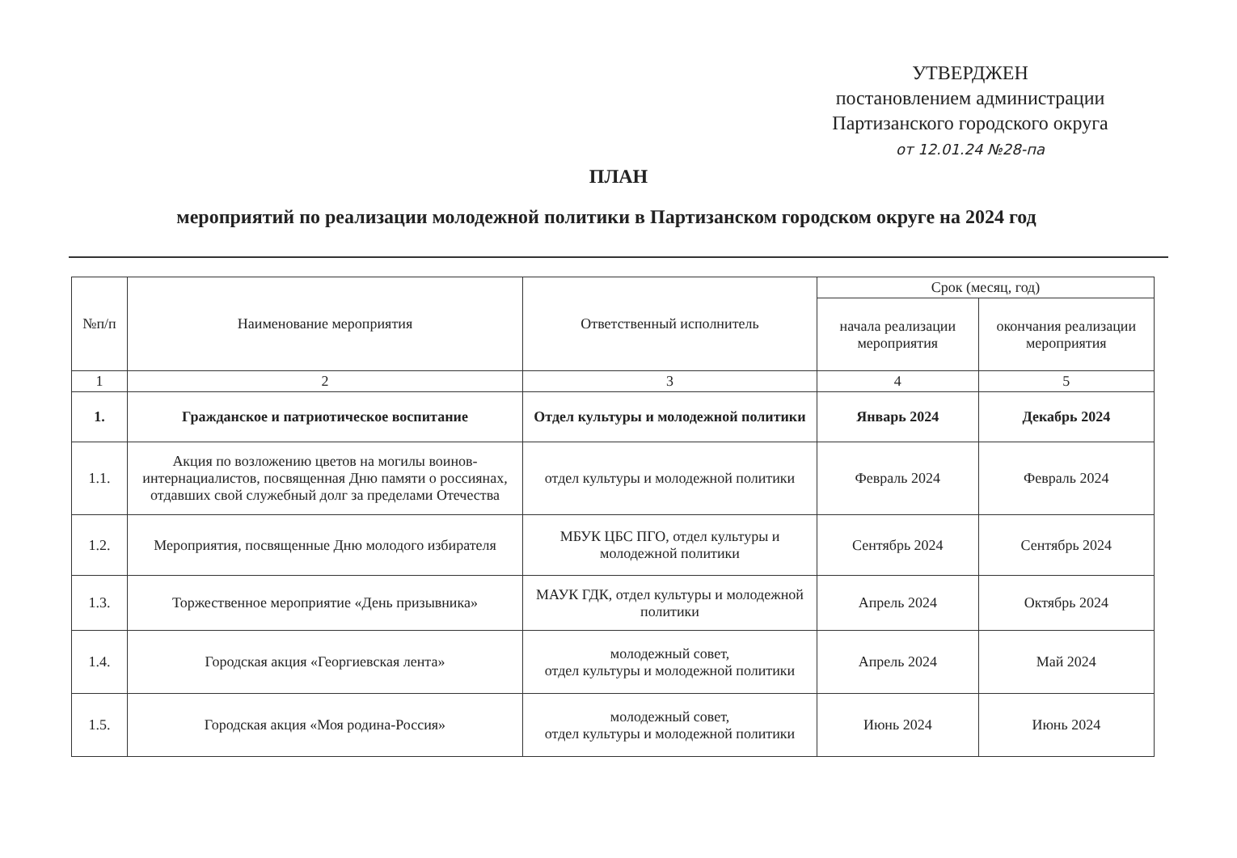УТВЕРДЖЕН
постановлением администрации
Партизанского городского округа
от 12.01.24 №28-па
ПЛАН
мероприятий по реализации молодежной политики в Партизанском городском округе на 2024 год
| №п/п | Наименование мероприятия | Ответственный исполнитель | Срок (месяц, год) | |
| --- | --- | --- | --- | --- |
| | | | начала реализации мероприятия | окончания реализации мероприятия |
| 1 | 2 | 3 | 4 | 5 |
| 1. | Гражданское и патриотическое воспитание | Отдел культуры и молодежной политики | Январь 2024 | Декабрь 2024 |
| 1.1. | Акция по возложению цветов на могилы воинов-интернациалистов, посвященная Дню памяти о россиянах, отдавших свой служебный долг за пределами Отечества | отдел культуры и молодежной политики | Февраль 2024 | Февраль 2024 |
| 1.2. | Мероприятия, посвященные Дню молодого избирателя | МБУК ЦБС ПГО, отдел культуры и молодежной политики | Сентябрь 2024 | Сентябрь 2024 |
| 1.3. | Торжественное мероприятие «День призывника» | МАУК ГДК, отдел культуры и молодежной политики | Апрель 2024 | Октябрь 2024 |
| 1.4. | Городская акция «Георгиевская лента» | молодежный совет, отдел культуры и молодежной политики | Апрель 2024 | Май 2024 |
| 1.5. | Городская акция «Моя родина-Россия» | молодежный совет, отдел культуры и молодежной политики | Июнь 2024 | Июнь 2024 |